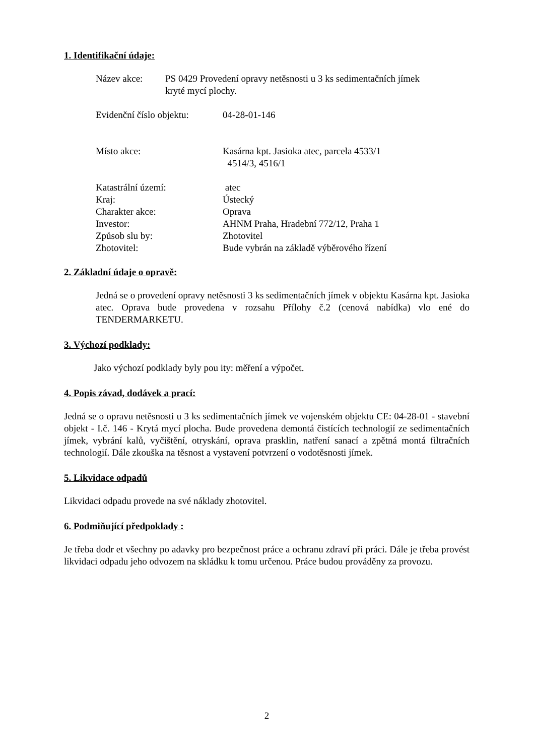1. Identifikační údaje:
| Název akce: | PS 0429 Provedení opravy netěsnosti u 3 ks sedimentačních jímek kryté mycí plochy. |
| Evidenční číslo objektu: | 04-28-01-146 |
| Místo akce: | Kasárna kpt. Jasioka atec, parcela 4533/1 4514/3, 4516/1 |
| Katastrální území: | atec |
| Kraj: | Ústecký |
| Charakter akce: | Oprava |
| Investor: | AHNM Praha, Hradební 772/12, Praha 1 |
| Způsob slu by: | Zhotovitel |
| Zhotovitel: | Bude vybrán na základě výběrového řízení |
2. Základní údaje o opravě:
Jedná se o provedení opravy netěsnosti 3 ks sedimentačních jímek v objektu Kasárna kpt. Jasioka atec. Oprava bude provedena v rozsahu Přílohy č.2 (cenová nabídka) vlo ené do TENDERMARKETU.
3. Výchozí podklady:
Jako výchozí podklady byly pou ity: měření a výpočet.
4. Popis závad, dodávek a prací:
Jedná se o opravu netěsnosti u 3 ks sedimentačních jímek ve vojenském objektu CE: 04-28-01 - stavební objekt - I.č. 146 - Krytá mycí plocha. Bude provedena demontá čistících technologií ze sedimentačních jímek, vybrání kalů, vyčištění, otryskání, oprava prasklin, natření sanací a zpětná montá filtračních technologií. Dále zkouška na těsnost a vystavení potvrzení o vodotěsnosti jímek.
5. Likvidace odpadů
Likvidaci odpadu provede na své náklady zhotovitel.
6. Podmiňující předpoklady :
Je třeba dodr et všechny po adavky pro bezpečnost práce a ochranu zdraví při práci. Dále je třeba provést likvidaci odpadu jeho odvozem na skládku k tomu určenou. Práce budou prováděny za provozu.
2